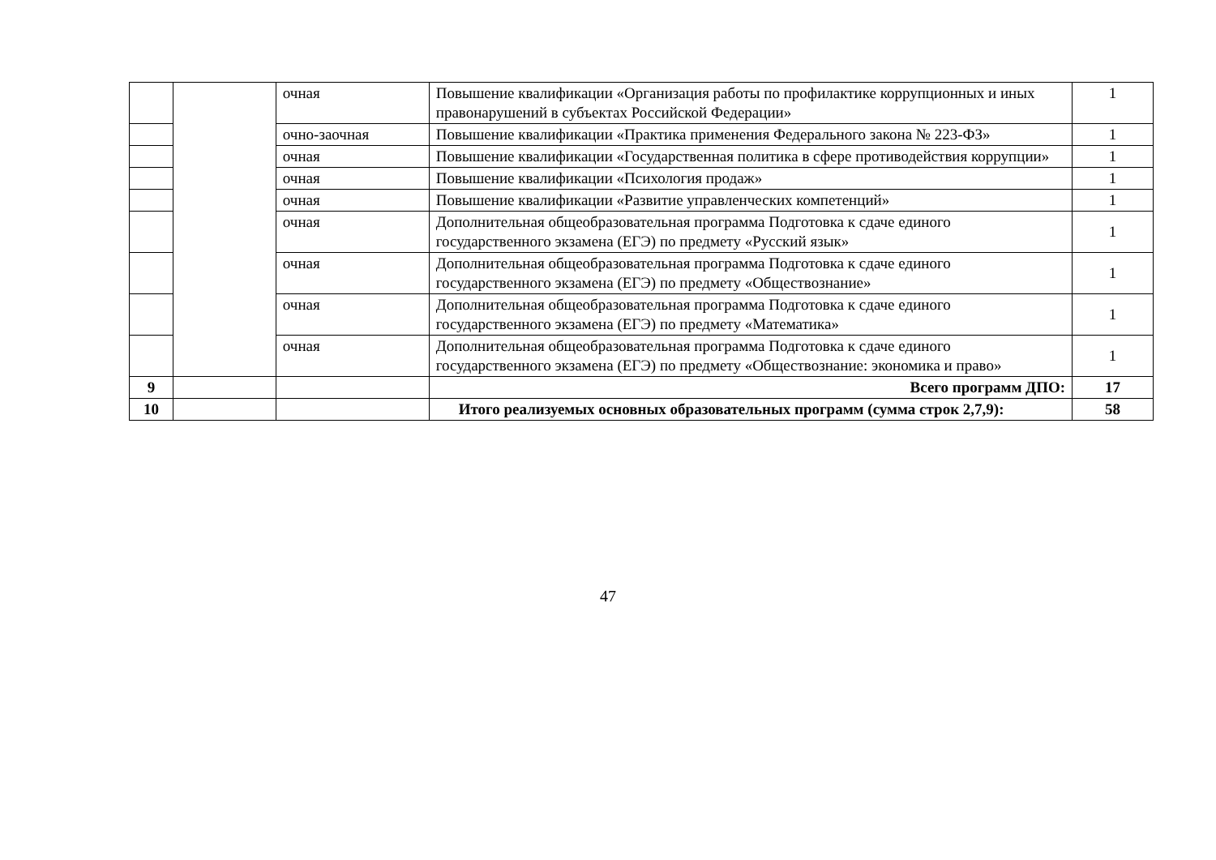| | | очная | Повышение квалификации «Организация работы по профилактике коррупционных и иных правонарушений в субъектах Российской Федерации» | 1 |
| | | очно-заочная | Повышение квалификации «Практика применения Федерального закона № 223-ФЗ» | 1 |
| | | очная | Повышение квалификации «Государственная политика в сфере противодействия коррупции» | 1 |
| | | очная | Повышение квалификации «Психология продаж» | 1 |
| | | очная | Повышение квалификации «Развитие управленческих компетенций» | 1 |
| | | очная | Дополнительная общеобразовательная программа Подготовка к сдаче единого государственного экзамена (ЕГЭ) по предмету «Русский язык» | 1 |
| | | очная | Дополнительная общеобразовательная программа Подготовка к сдаче единого государственного экзамена (ЕГЭ) по предмету «Обществознание» | 1 |
| | | очная | Дополнительная общеобразовательная программа Подготовка к сдаче единого государственного экзамена (ЕГЭ) по предмету «Математика» | 1 |
| | | очная | Дополнительная общеобразовательная программа Подготовка к сдаче единого государственного экзамена (ЕГЭ) по предмету «Обществознание: экономика и право» | 1 |
| 9 | | | Всего программ ДПО: | 17 |
| 10 | | | Итого реализуемых основных образовательных программ (сумма строк 2,7,9): | 58 |
47